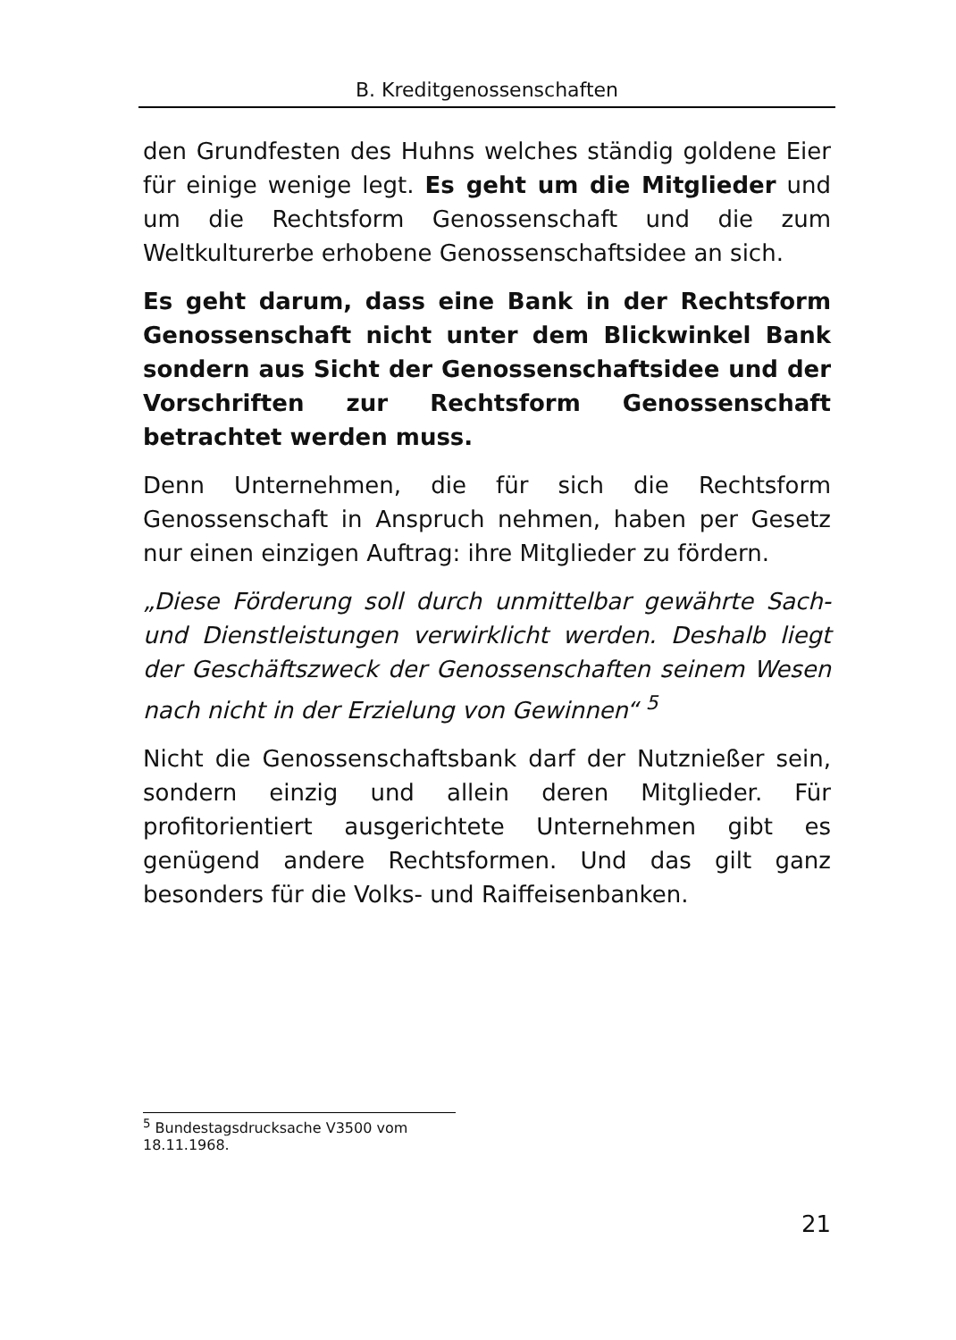B. Kreditgenossenschaften
den Grundfesten des Huhns welches ständig goldene Eier für einige wenige legt. Es geht um die Mitglieder und um die Rechtsform Genossenschaft und die zum Weltkulturerbe erhobene Genossenschaftsidee an sich.
Es geht darum, dass eine Bank in der Rechtsform Genossenschaft nicht unter dem Blickwinkel Bank sondern aus Sicht der Genossenschaftsidee und der Vorschriften zur Rechtsform Genossenschaft betrachtet werden muss.
Denn Unternehmen, die für sich die Rechtsform Genossenschaft in Anspruch nehmen, haben per Gesetz nur einen einzigen Auftrag: ihre Mitglieder zu fördern.
„Diese Förderung soll durch unmittelbar gewährte Sach- und Dienstleistungen verwirklicht werden. Deshalb liegt der Geschäftszweck der Genossenschaften seinem Wesen nach nicht in der Erzielung von Gewinnen“ <sup>5</sup>
Nicht die Genossenschaftsbank darf der Nutznießer sein, sondern einzig und allein deren Mitglieder. Für profitorientiert ausgerichtete Unternehmen gibt es genügend andere Rechtsformen. Und das gilt ganz besonders für die Volks- und Raiffeisenbanken.
<sup>5</sup> Bundestagsdrucksache V3500 vom 18.11.1968.
21